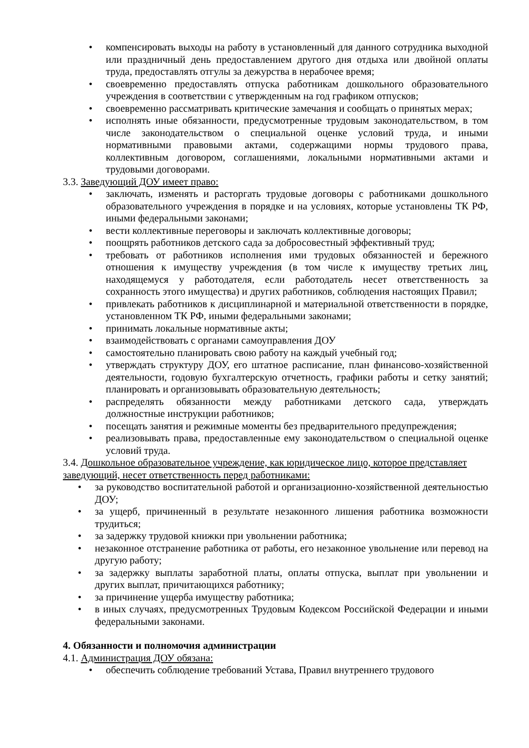• компенсировать выходы на работу в установленный для данного сотрудника выходной или праздничный день предоставлением другого дня отдыха или двойной оплаты труда, предоставлять отгулы за дежурства в нерабочее время;
• своевременно предоставлять отпуска работникам дошкольного образовательного учреждения в соответствии с утвержденным на год графиком отпусков;
• своевременно рассматривать критические замечания и сообщать о принятых мерах;
• исполнять иные обязанности, предусмотренные трудовым законодательством, в том числе законодательством о специальной оценке условий труда, и иными нормативными правовыми актами, содержащими нормы трудового права, коллективным договором, соглашениями, локальными нормативными актами и трудовыми договорами.
3.3. Заведующий ДОУ имеет право:
• заключать, изменять и расторгать трудовые договоры с работниками дошкольного образовательного учреждения в порядке и на условиях, которые установлены ТК РФ, иными федеральными законами;
• вести коллективные переговоры и заключать коллективные договоры;
• поощрять работников детского сада за добросовестный эффективный труд;
• требовать от работников исполнения ими трудовых обязанностей и бережного отношения к имуществу учреждения (в том числе к имуществу третьих лиц, находящемуся у работодателя, если работодатель несет ответственность за сохранность этого имущества) и других работников, соблюдения настоящих Правил;
• привлекать работников к дисциплинарной и материальной ответственности в порядке, установленном ТК РФ, иными федеральными законами;
• принимать локальные нормативные акты;
• взаимодействовать с органами самоуправления ДОУ
• самостоятельно планировать свою работу на каждый учебный год;
• утверждать структуру ДОУ, его штатное расписание, план финансово-хозяйственной деятельности, годовую бухгалтерскую отчетность, графики работы и сетку занятий; планировать и организовывать образовательную деятельность;
• распределять обязанности между работниками детского сада, утверждать должностные инструкции работников;
• посещать занятия и режимные моменты без предварительного предупреждения;
• реализовывать права, предоставленные ему законодательством о специальной оценке условий труда.
3.4. Дошкольное образовательное учреждение, как юридическое лицо, которое представляет заведующий, несет ответственность перед работниками:
• за руководство воспитательной работой и организационно-хозяйственной деятельностью ДОУ;
• за ущерб, причиненный в результате незаконного лишения работника возможности трудиться;
• за задержку трудовой книжки при увольнении работника;
• незаконное отстранение работника от работы, его незаконное увольнение или перевод на другую работу;
• за задержку выплаты заработной платы, оплаты отпуска, выплат при увольнении и других выплат, причитающихся работнику;
• за причинение ущерба имуществу работника;
• в иных случаях, предусмотренных Трудовым Кодексом Российской Федерации и иными федеральными законами.
4. Обязанности и полномочия администрации
4.1. Администрация ДОУ обязана:
• обеспечить соблюдение требований Устава, Правил внутреннего трудового